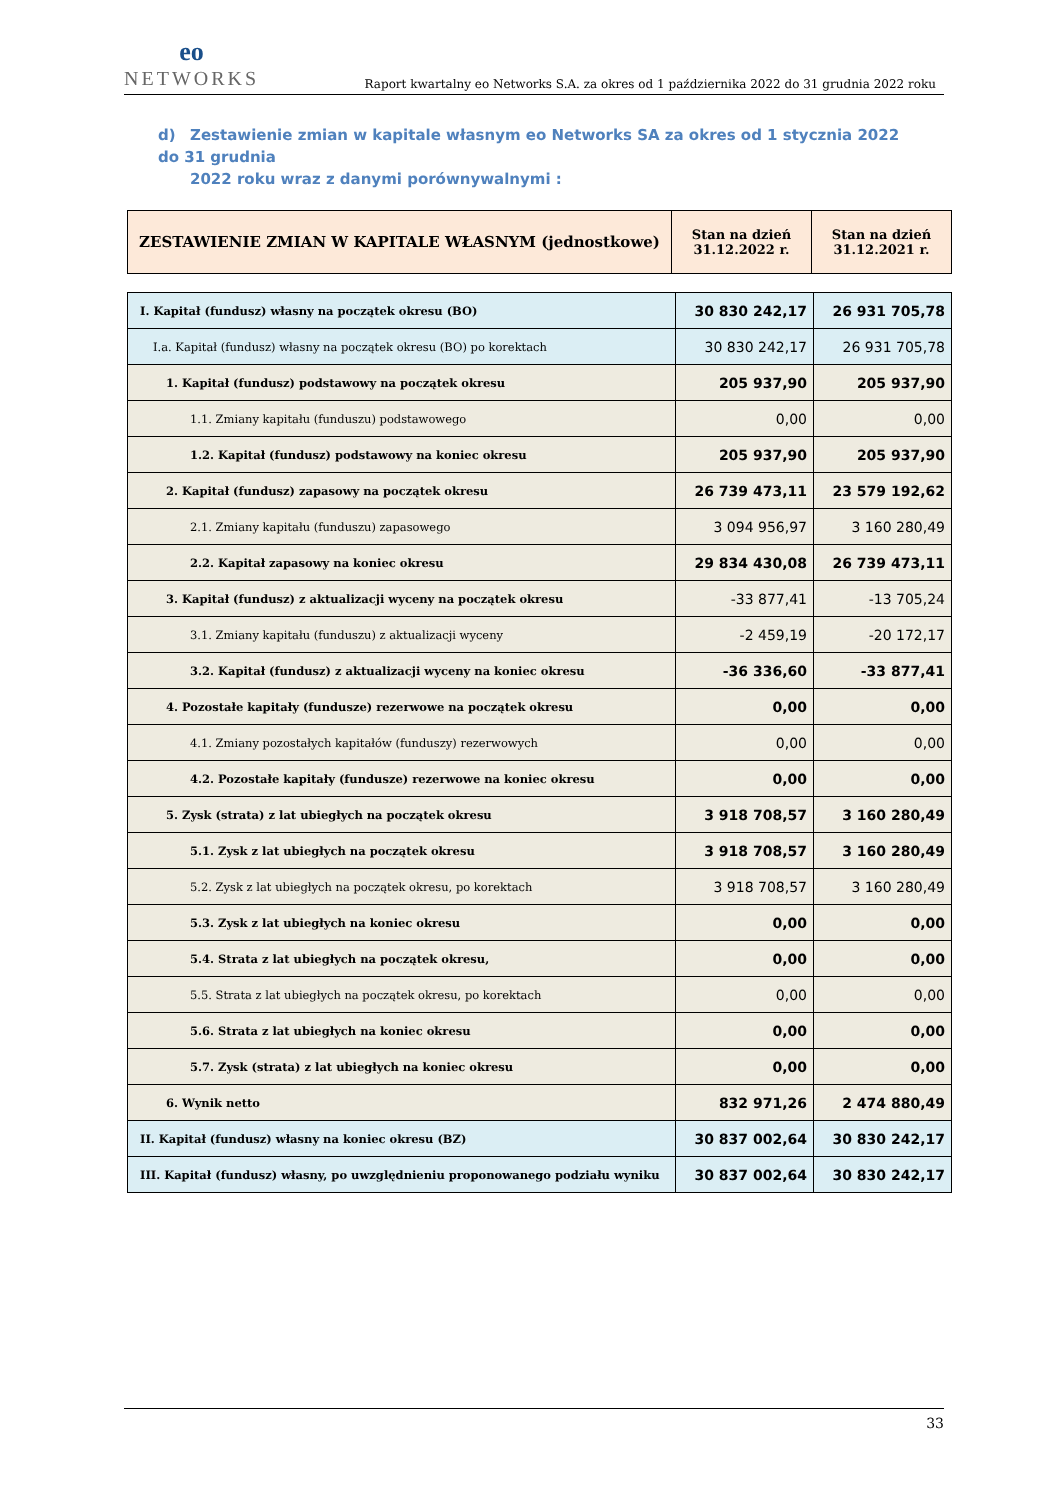eo
NETWORKS
Raport kwartalny eo Networks S.A. za okres od 1 października 2022 do 31 grudnia 2022 roku
d) Zestawienie zmian w kapitale własnym eo Networks SA za okres od 1 stycznia 2022 do 31 grudnia
2022 roku wraz z danymi porównywalnymi :
| ZESTAWIENIE ZMIAN W KAPITALE WŁASNYM (jednostkowe) | Stan na dzień 31.12.2022 r. | Stan na dzień 31.12.2021 r. |
| --- | --- | --- |
| I. Kapitał (fundusz) własny na początek okresu (BO) | 30 830 242,17 | 26 931 705,78 |
| I.a. Kapitał (fundusz) własny na początek okresu (BO) po korektach | 30 830 242,17 | 26 931 705,78 |
| 1. Kapitał (fundusz) podstawowy na początek okresu | 205 937,90 | 205 937,90 |
| 1.1. Zmiany kapitału (funduszu) podstawowego | 0,00 | 0,00 |
| 1.2. Kapitał (fundusz) podstawowy na koniec okresu | 205 937,90 | 205 937,90 |
| 2. Kapitał (fundusz) zapasowy na początek okresu | 26 739 473,11 | 23 579 192,62 |
| 2.1. Zmiany kapitału (funduszu) zapasowego | 3 094 956,97 | 3 160 280,49 |
| 2.2. Kapitał zapasowy na koniec okresu | 29 834 430,08 | 26 739 473,11 |
| 3. Kapitał (fundusz) z aktualizacji wyceny na początek okresu | -33 877,41 | -13 705,24 |
| 3.1. Zmiany kapitału (funduszu) z aktualizacji wyceny | -2 459,19 | -20 172,17 |
| 3.2. Kapitał (fundusz) z aktualizacji wyceny na koniec okresu | -36 336,60 | -33 877,41 |
| 4. Pozostałe kapitały (fundusze) rezerwowe na początek okresu | 0,00 | 0,00 |
| 4.1. Zmiany pozostałych kapitałów (funduszy) rezerwowych | 0,00 | 0,00 |
| 4.2. Pozostałe kapitały (fundusze) rezerwowe na koniec okresu | 0,00 | 0,00 |
| 5. Zysk (strata) z lat ubiegłych na początek okresu | 3 918 708,57 | 3 160 280,49 |
| 5.1. Zysk z lat ubiegłych na początek okresu | 3 918 708,57 | 3 160 280,49 |
| 5.2. Zysk z lat ubiegłych na początek okresu, po korektach | 3 918 708,57 | 3 160 280,49 |
| 5.3. Zysk z lat ubiegłych na koniec okresu | 0,00 | 0,00 |
| 5.4. Strata z lat ubiegłych na początek okresu, | 0,00 | 0,00 |
| 5.5. Strata z lat ubiegłych na początek okresu, po korektach | 0,00 | 0,00 |
| 5.6. Strata z lat ubiegłych na koniec okresu | 0,00 | 0,00 |
| 5.7. Zysk (strata) z lat ubiegłych na koniec okresu | 0,00 | 0,00 |
| 6. Wynik netto | 832 971,26 | 2 474 880,49 |
| II. Kapitał (fundusz) własny na koniec okresu (BZ) | 30 837 002,64 | 30 830 242,17 |
| III. Kapitał (fundusz) własny, po uwzględnieniu proponowanego podziału wyniku | 30 837 002,64 | 30 830 242,17 |
33